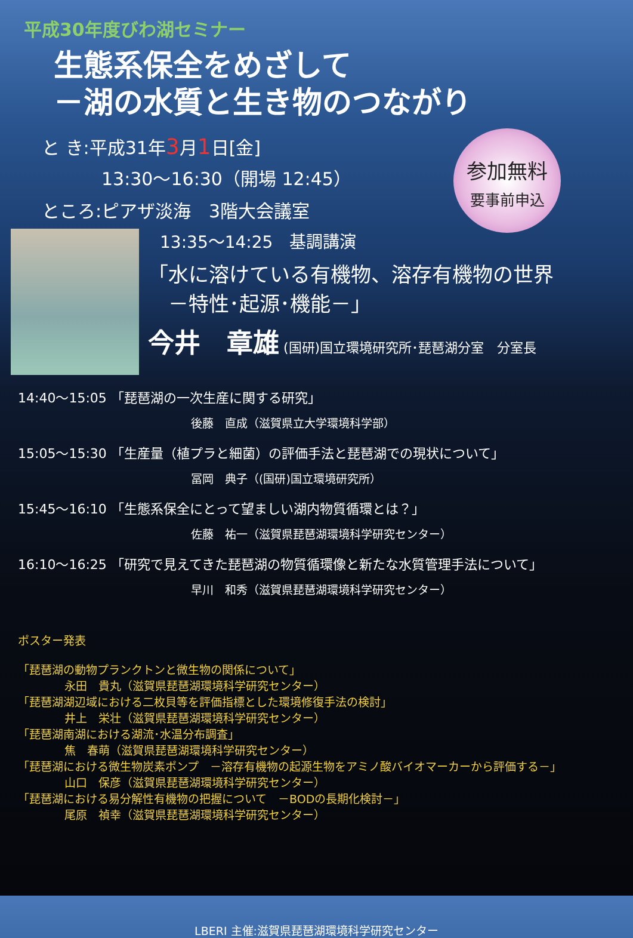参加無料
要事前申込
平成30年度びわ湖セミナー
生態系保全をめざして
－湖の水質と生き物のつながり
と き:平成31年3月1日[金]
13:30～16:30（開場 12:45）
ところ:ピアザ淡海　3階大会議室
13:35～14:25　基調講演
「水に溶けている有機物、溶存有機物の世界
　－特性･起源･機能－」
今井　章雄 (国研)国立環境研究所･琵琶湖分室　分室長
14:40～15:05 「琵琶湖の一次生産に関する研究」
後藤　直成（滋賀県立大学環境科学部）
15:05～15:30 「生産量（植プラと細菌）の評価手法と琵琶湖での現状について」
冨岡　典子（(国研)国立環境研究所）
15:45～16:10 「生態系保全にとって望ましい湖内物質循環とは？」
佐藤　祐一（滋賀県琵琶湖環境科学研究センター）
16:10～16:25 「研究で見えてきた琵琶湖の物質循環像と新たな水質管理手法について」
早川　和秀（滋賀県琵琶湖環境科学研究センター）
ポスター発表
「琵琶湖の動物プランクトンと微生物の関係について」
永田　貴丸（滋賀県琵琶湖環境科学研究センター）
「琵琶湖湖辺域における二枚貝等を評価指標とした環境修復手法の検討」
井上　栄壮（滋賀県琵琶湖環境科学研究センター）
「琵琶湖南湖における湖流･水温分布調査」
焦　春萌（滋賀県琵琶湖環境科学研究センター）
「琵琶湖における微生物炭素ポンプ　－溶存有機物の起源生物をアミノ酸バイオマーカーから評価する－」
山口　保彦（滋賀県琵琶湖環境科学研究センター）
「琵琶湖における易分解性有機物の把握について　－BODの長期化検討－」
尾原　禎幸（滋賀県琵琶湖環境科学研究センター）
LBERI 主催:滋賀県琵琶湖環境科学研究センター